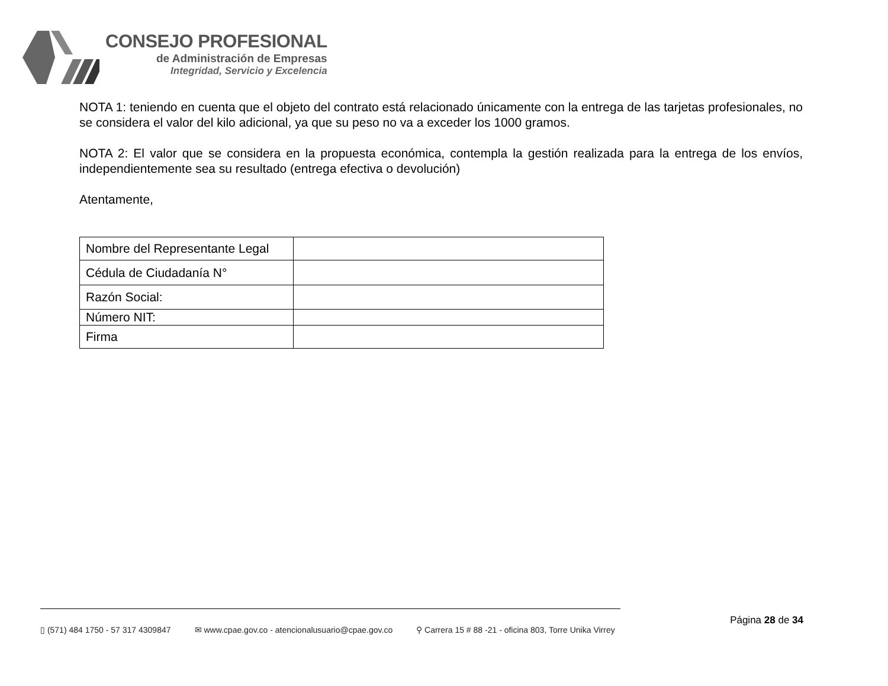CONSEJO PROFESIONAL
de Administración de Empresas
Integridad, Servicio y Excelencia
NOTA 1: teniendo en cuenta que el objeto del contrato está relacionado únicamente con la entrega de las tarjetas profesionales, no se considera el valor del kilo adicional, ya que su peso no va a exceder los 1000 gramos.
NOTA 2: El valor que se considera en la propuesta económica, contempla la gestión realizada para la entrega de los envíos, independientemente sea su resultado (entrega efectiva o devolución)
Atentamente,
| Nombre del Representante Legal | |
| Cédula de Ciudadanía N° | |
| Razón Social: | |
| Número NIT: | |
| Firma | |
Página 28 de 34
▯ (571) 484 1750 - 57 317 4309847 ✉ www.cpae.gov.co - atencionalusuario@cpae.gov.co ⚲ Carrera 15 # 88 -21 - oficina 803, Torre Unika Virrey